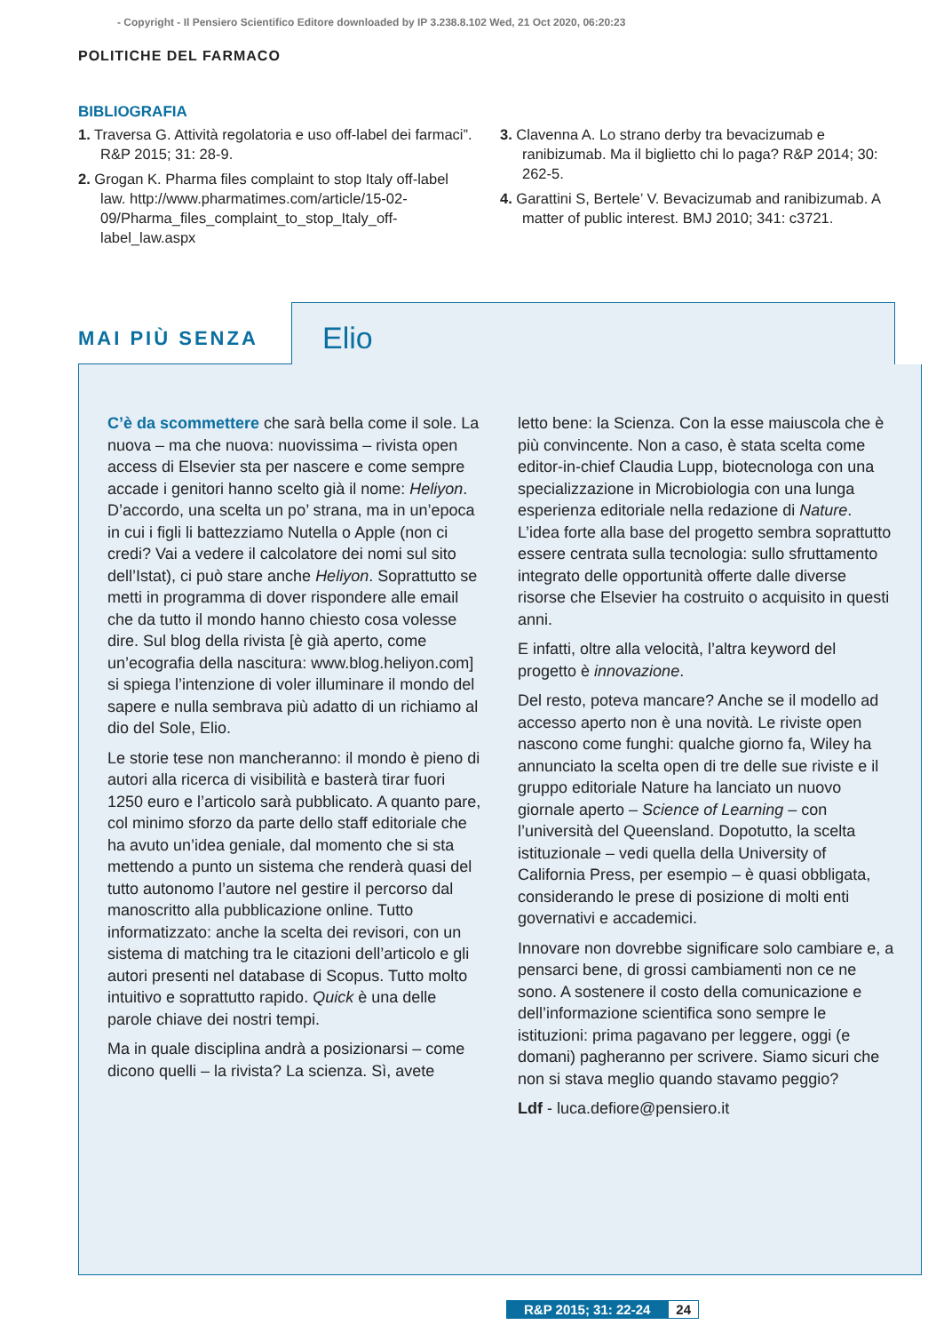- Copyright - Il Pensiero Scientifico Editore downloaded by IP 3.238.8.102 Wed, 21 Oct 2020, 06:20:23
POLITICHE DEL FARMACO
BIBLIOGRAFIA
1. Traversa G. Attività regolatoria e uso off-label dei farmaci”. R&P 2015; 31: 28-9.
2. Grogan K. Pharma files complaint to stop Italy off-label law. http://www.pharmatimes.com/article/15-02-09/Pharma_files_complaint_to_stop_Italy_off-label_law.aspx
3. Clavenna A. Lo strano derby tra bevacizumab e ranibizumab. Ma il biglietto chi lo paga? R&P 2014; 30: 262-5.
4. Garattini S, Bertele’ V. Bevacizumab and ranibizumab. A matter of public interest. BMJ 2010; 341: c3721.
MAI PIÙ SENZA
Elio
C’è da scommettere che sarà bella come il sole. La nuova – ma che nuova: nuovissima – rivista open access di Elsevier sta per nascere e come sempre accade i genitori hanno scelto già il nome: Heliyon. D’accordo, una scelta un po’ strana, ma in un’epoca in cui i figli li battezziamo Nutella o Apple (non ci credi? Vai a vedere il calcolatore dei nomi sul sito dell’Istat), ci può stare anche Heliyon. Soprattutto se metti in programma di dover rispondere alle email che da tutto il mondo hanno chiesto cosa volesse dire. Sul blog della rivista [è già aperto, come un’ecografia della nascitura: www.blog.heliyon.com] si spiega l’intenzione di voler illuminare il mondo del sapere e nulla sembrava più adatto di un richiamo al dio del Sole, Elio.
Le storie tese non mancheranno: il mondo è pieno di autori alla ricerca di visibilità e basterà tirar fuori 1250 euro e l’articolo sarà pubblicato. A quanto pare, col minimo sforzo da parte dello staff editoriale che ha avuto un’idea geniale, dal momento che si sta mettendo a punto un sistema che renderà quasi del tutto autonomo l’autore nel gestire il percorso dal manoscritto alla pubblicazione online. Tutto informatizzato: anche la scelta dei revisori, con un sistema di matching tra le citazioni dell’articolo e gli autori presenti nel database di Scopus. Tutto molto intuitivo e soprattutto rapido. Quick è una delle parole chiave dei nostri tempi.
Ma in quale disciplina andrà a posizionarsi – come dicono quelli – la rivista? La scienza. Sì, avete
letto bene: la Scienza. Con la esse maiuscola che è più convincente. Non a caso, è stata scelta come editor-in-chief Claudia Lupp, biotecnologa con una specializzazione in Microbiologia con una lunga esperienza editoriale nella redazione di Nature. L’idea forte alla base del progetto sembra soprattutto essere centrata sulla tecnologia: sullo sfruttamento integrato delle opportunità offerte dalle diverse risorse che Elsevier ha costruito o acquisito in questi anni.
E infatti, oltre alla velocità, l’altra keyword del progetto è innovazione.
Del resto, poteva mancare? Anche se il modello ad accesso aperto non è una novità. Le riviste open nascono come funghi: qualche giorno fa, Wiley ha annunciato la scelta open di tre delle sue riviste e il gruppo editoriale Nature ha lanciato un nuovo giornale aperto – Science of Learning – con l’università del Queensland. Dopotutto, la scelta istituzionale – vedi quella della University of California Press, per esempio – è quasi obbligata, considerando le prese di posizione di molti enti governativi e accademici.
Innovare non dovrebbe significare solo cambiare e, a pensarci bene, di grossi cambiamenti non ce ne sono. A sostenere il costo della comunicazione e dell’informazione scientifica sono sempre le istituzioni: prima pagavano per leggere, oggi (e domani) pagheranno per scrivere. Siamo sicuri che non si stava meglio quando stavamo peggio?
Ldf - luca.defiore@pensiero.it
R&P 2015; 31: 22-24 24